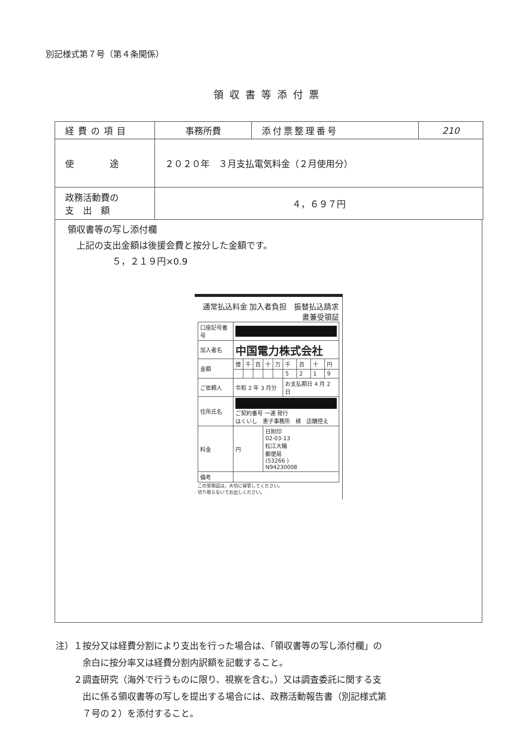別記様式第７号（第４条関係）
領収書等添付票
| 経費の項目 | 事務所費 | 添付票整理番号 | 210 |
| 使 途 | ２０２０年 ３月支払電気料金（２月使用分） | | |
| 政務活動費の 支 出 額 | ４，６９７円 | | |
領収書等の写し添付欄
　上記の支出金額は後援会費と按分した金額です。
　　　　　５，２１９円×0.9
通常払込料金 加入者負担　振替払込請求書兼受領証
| 口座記号番号 | | | | | | | | | |
| 加入者名 | 中国電力株式会社 | | | | | | | | |
| 金額 | 億 | 千 | 百 | 十 | 万 | 千 | 百 | 十 | 円 |
| | | | | | | 5 | 2 | 1 | 9 |
| ご依頼人 | 令和 2 年 3 月分 | | | | | お支払期日 4 月 2 日 | | | |
| 住所氏名 | ご契約番号 一連 発行 はくいし 恵子事務所 様 店舗控え | | | | | | | | |
| 料金 | 円 | | | 日附印 02-03-13 松江大輪 郵便局 (53266 ) N94230008 | | | | | |
| 備考 | | | | | | | | | |
この受領証は，大切に保管してください。
切り取らないでお出しください。
注）１按分又は経費分割により支出を行った場合は、「領収書等の写し添付欄」の
　　　余白に按分率又は経費分割内訳額を記載すること。
　　２調査研究（海外で行うものに限り、視察を含む。）又は調査委託に関する支
　　　出に係る領収書等の写しを提出する場合には、政務活動報告書（別記様式第
　　　７号の２）を添付すること。